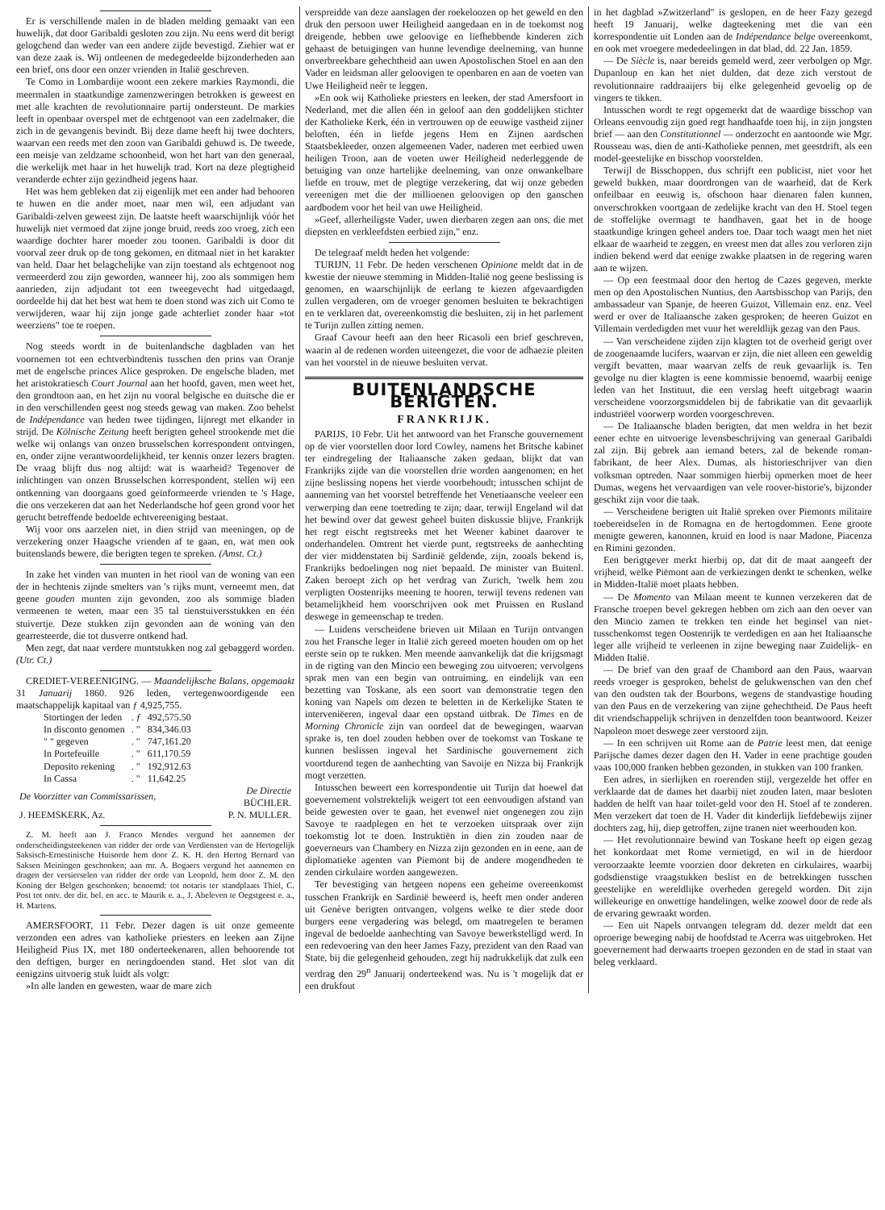Er is verschillende malen in de bladen melding gemaakt van een huwelijk, dat door Garibaldi gesloten zou zijn. Nu eens werd dit berigt gelogchend dan weder van een andere zijde bevestigd. Ziehier wat er van deze zaak is. Wij ontleenen de medegedeelde bijzonderheden aan een brief, ons door een onzer vrienden in Italië geschreven.
Te Como in Lombardije woont een zekere markies Raymondi, die meermalen in staatkundige zamenzweringen betrokken is geweest en met alle krachten de revolutionnaire partij ondersteunt. De markies leeft in openbaar overspel met de echtgenoot van een zadelmaker, die zich in de gevangenis bevindt. Bij deze dame heeft hij twee dochters, waarvan een reeds met den zoon van Garibaldi gehuwd is. De tweede, een meisje van zeldzame schoonheid, won het hart van den generaal, die werkelijk met haar in het huwelijk trad. Kort na deze plegtigheid veranderde echter zijn gezindheid jegens haar.
Het was hem gebleken dat zij eigenlijk met een ander had behooren te huwen en die ander moet, naar men wil, een adjudant van Garibaldi-zelven geweest zijn. De laatste heeft waarschijnlijk vóór het huwelijk niet vermoed dat zijne jonge bruid, reeds zoo vroeg, zich een waardige dochter harer moeder zou toonen. Garibaldi is door dit voorval zeer druk op de tong gekomen, en ditmaal niet in het karakter van held. Daar het belagchelijke van zijn toestand als echtgenoot nog vermeerderd zou zijn geworden, wanneer hij, zoo als sommigen hem aanrieden, zijn adjudant tot een tweegevecht had uitgedaagd, oordeelde hij dat het best wat hem te doen stond was zich uit Como te verwijderen, waar hij zijn jonge gade achterliet zonder haar »tot weerziens" toe te roepen.
Nog steeds wordt in de buitenlandsche dagbladen van het voornemen tot een echtverbindtenis tusschen den prins van Oranje met de engelsche princes Alice gesproken. De engelsche bladen, met het aristokratiesch Court Journal aan het hoofd, gaven, men weet het, den grondtoon aan, en het zijn nu vooral belgische en duitsche die er in den verschillenden geest nog steeds gewag van maken. Zoo behelst de Indépendance van heden twee tijdingen, lijnregt met elkander in strijd. De Kölnische Zeitung heeft berigten geheel strookende met die welke wij onlangs van onzen brusselschen korrespondent ontvingen, en, onder zijne verantwoordelijkheid, ter kennis onzer lezers bragten. De vraag blijft dus nog altijd: wat is waarheid? Tegenover de inlichtingen van onzen Brusselschen korrespondent, stellen wij een ontkenning van doorgaans goed geïnformeerde vrienden te 's Hage, die ons verzekeren dat aan het Nederlandsche hof geen grond voor het gerucht betreffende bedoelde echtvereeniging bestaat.
Wij voor ons aarzelen niet, in dien strijd van meeningen, op de verzekering onzer Haagsche vrienden af te gaan, en, wat men ook buitenslands bewere, die berigten tegen te spreken. (Amst. Ct.)
In zake het vinden van munten in het riool van de woning van een der in hechtenis zijnde smelters van 's rijks munt, verneemt men, dat geene gouden munten zijn gevonden, zoo als sommige bladen vermeenen te weten, maar een 35 tal tienstuiversstukken en één stuivertje. Deze stukken zijn gevonden aan de woning van den gearresteerde, die tot dusverre ontkend had.
Men zegt, dat naar verdere muntstukken nog zal gebaggerd worden. (Utr. Ct.)
CREDIET-VEREENIGING. — Maandelijksche Balans, opgemaakt 31 Januarij 1860. 926 leden, vertegenwoordigende een maatschappelijk kapitaal van ƒ 4,925,755.
| Stortingen der leden | . ƒ | 492,575.50 |
| In disconto genomen | . " | 834,346.03 |
| " " gegeven | . " | 747,161.20 |
| In Portefeuille | . " | 611,170.59 |
| Deposito rekening | . " | 192,912.63 |
| In Cassa | . " | 11,642.25 |
| De Voorzitter van Commissarissen, | De Directie BÜCHLER. |
| J. HEEMSKERK, Az. | P. N. MULLER. |
Z. M. heeft aan J. Franco Mendes vergund het aannemen der onderscheidingsteekenen van ridder der orde van Verdiensten van de Hertogelijk Saksisch-Ernestinische Huisorde hem door Z. K. H. den Hertog Bernard van Saksen Meiningen geschonken; aan mr. A. Bogaers vergund het aannemen en dragen der versierselen van ridder der orde van Leopold, hem door Z. M. den Koning der Belgen geschonken; benoemd: tot notaris ter standplaats Thiel, C. Post tot ontv. der dir. bel. en acc. te Maurik e. a., J. Abeleven te Oegstgeest e. a., H. Martens.
AMERSFOORT, 11 Febr. Dezer dagen is uit onze gemeente verzonden een adres van katholieke priesters en leeken aan Zijne Heiligheid Pius IX, met 180 onderteekenaren, allen behoorende tot den deftigen, burger en neringdoenden stand. Het slot van dit eenigzins uitvoerig stuk luidt als volgt:
»In alle landen en gewesten, waar de mare zich
verspreidde van deze aanslagen der roekeloozen op het geweld en den druk den persoon uwer Heiligheid aangedaan en in de toekomst nog dreigende, hebben uwe geloovige en liefhebbende kinderen zich gehaast de betuigingen van hunne levendige deelneming, van hunne onverbreekbare gehechtheid aan uwen Apostolischen Stoel en aan den Vader en leidsman aller geloovigen te openbaren en aan de voeten van Uwe Heiligheid neêr te leggen.
»En ook wij Katholieke priesters en leeken, der stad Amersfoort in Nederland, met die allen één in geloof aan den goddelijken stichter der Katholieke Kerk, één in vertrouwen op de eeuwige vastheid zijner beloften, één in liefde jegens Hem en Zijnen aardschen Staatsbekleeder, onzen algemeenen Vader, naderen met eerbied uwen heiligen Troon, aan de voeten uwer Heiligheid nederleggende de betuiging van onze hartelijke deelneming, van onze onwankelbare liefde en trouw, met de plegtige verzekering, dat wij onze gebeden vereenigen met die der millioenen geloovigen op den ganschen aardbodem voor het heil van uwe Heiligheid.
»Geef, allerheiligste Vader, uwen dierbaren zegen aan ons, die met diepsten en verkleefdsten eerbied zijn," enz.
De telegraaf meldt heden het volgende:
TURIJN, 11 Febr. De heden verschenen Opinione meldt dat in de kwestie der nieuwe stemming in Midden-Italië nog geene beslissing is genomen, en waarschijnlijk de eerlang te kiezen afgevaardigden zullen vergaderen, om de vroeger genomen besluiten te bekrachtigen en te verklaren dat, overeenkomstig die besluiten, zij in het parlement te Turijn zullen zitting nemen.
Graaf Cavour heeft aan den heer Ricasoli een brief geschreven, waarin al de redenen worden uiteengezet, die voor de adhaezie pleiten van het voorstel in de nieuwe besluiten vervat.
BUITENLANDSCHE BERIGTEN.
FRANKRIJK.
PARIJS, 10 Febr. Uit het antwoord van het Fransche gouvernement op de vier voorstellen door lord Cowley, namens het Britsche kabinet ter eindregeling der Italiaansche zaken gedaan, blijkt dat van Frankrijks zijde van die voorstellen drie worden aangenomen; en het zijne beslissing nopens het vierde voorbehoudt; intusschen schijnt de aanneming van het voorstel betreffende het Venetiaansche veeleer een verwerping dan eene toetreding te zijn; daar, terwijl Engeland wil dat het bewind over dat gewest geheel buiten diskussie blijve, Frankrijk het regt eischt regtstreeks met het Weener kabinet daarover te onderhandelen. Omtrent het vierde punt, regtstreeks de aanhechting der vier middenstaten bij Sardinië geldende, zijn, zooals bekend is, Frankrijks bedoelingen nog niet bepaald. De minister van Buitenl. Zaken beroept zich op het verdrag van Zurich, 'twelk hem zou verpligten Oostenrijks meening te hooren, terwijl tevens redenen van betamelijkheid hem voorschrijven ook met Pruissen en Rusland deswege in gemeenschap te treden.
— Luidens verscheidene brieven uit Milaan en Turijn ontvangen zou het Fransche leger in Italië zich gereed moeten houden om op het eerste sein op te rukken. Men meende aanvankelijk dat die krijgsmagt in de rigting van den Mincio een beweging zou uitvoeren; vervolgens sprak men van een begin van ontruiming, en eindelijk van een bezetting van Toskane, als een soort van demonstratie tegen den koning van Napels om dezen te beletten in de Kerkelijke Staten te interveniëeren, ingeval daar een opstand uitbrak. De Times en de Morning Chronicle zijn van oordeel dat de bewegingen, waarvan sprake is, ten doel zouden hebben over de toekomst van Toskane te kunnen beslissen ingeval het Sardinische gouvernement zich voortdurend tegen de aanhechting van Savoije en Nizza bij Frankrijk mogt verzetten.
Intusschen beweert een korrespondentie uit Turijn dat hoewel dat goevernement volstrektelijk weigert tot een eenvoudigen afstand van beide gewesten over te gaan, het evenwel niet ongenegen zou zijn Savoye te raadplegen en het te verzoeken uitspraak over zijn toekomstig lot te doen. Instruktiën in dien zin zouden naar de goeverneurs van Chambery en Nizza zijn gezonden en in eene, aan de diplomatieke agenten van Piemont bij de andere mogendheden te zenden cirkulaire worden aangewezen.
Ter bevestiging van hetgeen nopens een geheime overeenkomst tusschen Frankrijk en Sardinië beweerd is, heeft men onder anderen uit Genève berigten ontvangen, volgens welke te dier stede door burgers eene vergadering was belegd, om maatregelen te beramen ingeval de bedoelde aanhechting van Savoye bewerkstelligd werd. In een redevoering van den heer James Fazy, prezident van den Raad van State, bij die gelegenheid gehouden, zegt hij nadrukkelijk dat zulk een verdrag den 29<sup>n</sup> Januarij onderteekend was. Nu is 't mogelijk dat er een drukfout
in het dagblad »Zwitzerland" is geslopen, en de heer Fazy gezegd heeft 19 Januarij, welke dagteekening met die van een korrespondentie uit Londen aan de Indépendance belge overeenkomt, en ook met vroegere mededeelingen in dat blad, dd. 22 Jan. 1859.
— De Siècle is, naar bereids gemeld werd, zeer verbolgen op Mgr. Dupanloup en kan het niet dulden, dat deze zich verstout de revolutionnaire raddraaijers bij elke gelegenheid gevoelig op de vingers te tikken.
Intusschen wordt te regt opgemerkt dat de waardige bisschop van Orleans eenvoudig zijn goed regt handhaafde toen hij, in zijn jongsten brief — aan den Constitutionnel — onderzocht en aantoonde wie Mgr. Rousseau was, dien de anti-Katholieke pennen, met geestdrift, als een model-geestelijke en bisschop voorstelden.
Terwijl de Bisschoppen, dus schrijft een publicist, niet voor het geweld bukken, maar doordrongen van de waarheid, dat de Kerk onfeilbaar en eeuwig is, ofschoon haar dienaren falen kunnen, onverschrokken voortgaan de zedelijke kracht van den H. Stoel tegen de stoffelijke overmagt te handhaven, gaat het in de hooge staatkundige kringen geheel anders toe. Daar toch waagt men het niet elkaar de waarheid te zeggen, en vreest men dat alles zou verloren zijn indien bekend werd dat eenige zwakke plaatsen in de regering waren aan te wijzen.
— Op een feestmaal door den hertog de Cazes gegeven, merkte men op den Apostolischen Nuntius, den Aartsbisschop van Parijs, den ambassadeur van Spanje, de heeren Guizot, Villemain enz. enz. Veel werd er over de Italiaansche zaken gesproken; de heeren Guizot en Villemain verdedigden met vuur het wereldlijk gezag van den Paus.
— Van verscheidene zijden zijn klagten tot de overheid gerigt over de zoogenaamde lucifers, waarvan er zijn, die niet alleen een geweldig vergift bevatten, maar waarvan zelfs de reuk gevaarlijk is. Ten gevolge nu dier klagten is eene kommissie benoemd, waarbij eenige leden van het Instituut, die een verslag heeft uitgebragt waarin verscheidene voorzorgsmiddelen bij de fabrikatie van dit gevaarlijk industriëel voorwerp worden voorgeschreven.
— De Italiaansche bladen berigten, dat men weldra in het bezit eener echte en uitvoerige levensbeschrijving van generaal Garibaldi zal zijn. Bij gebrek aan iemand beters, zal de bekende roman-fabrikant, de heer Alex. Dumas, als historieschrijver van dien volksman optreden. Naar sommigen hierbij opmerken moet de heer Dumas, wegens het vervaardigen van vele roover-historie's, bijzonder geschikt zijn voor die taak.
— Verscheidene berigten uit Italië spreken over Piemonts militaire toebereidselen in de Romagna en de hertogdommen. Eene groote menigte geweren, kanonnen, kruid en lood is naar Madone, Piacenza en Rimini gezonden.
Een berigtgever merkt hierbij op, dat dit de maat aangeeft der vrijheid, welke Piëmont aan de verkiezingen denkt te schenken, welke in Midden-Italië moet plaats hebben.
— De Momento van Milaan meent te kunnen verzekeren dat de Fransche troepen bevel gekregen hebben om zich aan den oever van den Mincio zamen te trekken ten einde het beginsel van niet-tusschenkomst tegen Oostenrijk te verdedigen en aan het Italiaansche leger alle vrijheid te verleenen in zijne beweging naar Zuidelijk- en Midden Italië.
— De brief van den graaf de Chambord aan den Paus, waarvan reeds vroeger is gesproken, behelst de gelukwenschen van den chef van den oudsten tak der Bourbons, wegens de standvastige houding van den Paus en de verzekering van zijne gehechtheid. De Paus heeft dit vriendschappelijk schrijven in denzelfden toon beantwoord. Keizer Napoleon moet deswege zeer verstoord zijn.
— In een schrijven uit Rome aan de Patrie leest men, dat eenige Parijsche dames dezer dagen den H. Vader in eene prachtige gouden vaas 100,000 franken hebben gezonden, in stukken van 100 franken.
Een adres, in sierlijken en roerenden stijl, vergezelde het offer en verklaarde dat de dames het daarbij niet zouden laten, maar besloten hadden de helft van haar toilet-geld voor den H. Stoel af te zonderen. Men verzekert dat toen de H. Vader dit kinderlijk liefdebewijs zijner dochters zag, hij, diep getroffen, zijne tranen niet weerhouden kon.
— Het revolutionnaire bewind van Toskane heeft op eigen gezag het konkordaat met Rome vernietigd, en wil in de hierdoor veroorzaakte leemte voorzien door dekreten en cirkulaires, waarbij godsdienstige vraagstukken beslist en de betrekkingen tusschen geestelijke en wereldlijke overheden geregeld worden. Dit zijn willekeurige en onwettige handelingen, welke zoowel door de rede als de ervaring gewraakt worden.
— Een uit Napels ontvangen telegram dd. dezer meldt dat een oproerige beweging nabij de hoofdstad te Acerra was uitgebroken. Het goevernement had derwaarts troepen gezonden en de stad in staat van beleg verklaard.